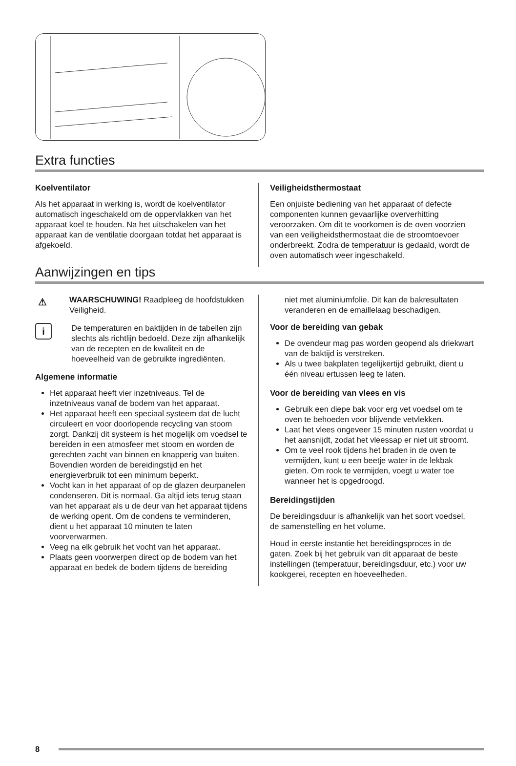Extra functies
Koelventilator
Als het apparaat in werking is, wordt de koelventilator automatisch ingeschakeld om de oppervlakken van het apparaat koel te houden. Na het uitschakelen van het apparaat kan de ventilatie doorgaan totdat het apparaat is afgekoeld.
Veiligheidsthermostaat
Een onjuiste bediening van het apparaat of defecte componenten kunnen gevaarlijke oververhitting veroorzaken. Om dit te voorkomen is de oven voorzien van een veiligheidsthermostaat die de stroomtoevoer onderbreekt. Zodra de temperatuur is gedaald, wordt de oven automatisch weer ingeschakeld.
Aanwijzingen en tips
⚠
WAARSCHUWING! Raadpleeg de hoofdstukken Veiligheid.
i
De temperaturen en baktijden in de tabellen zijn slechts als richtlijn bedoeld. Deze zijn afhankelijk van de recepten en de kwaliteit en de hoeveelheid van de gebruikte ingrediënten.
Algemene informatie
Het apparaat heeft vier inzetniveaus. Tel de inzetniveaus vanaf de bodem van het apparaat.
Het apparaat heeft een speciaal systeem dat de lucht circuleert en voor doorlopende recycling van stoom zorgt. Dankzij dit systeem is het mogelijk om voedsel te bereiden in een atmosfeer met stoom en worden de gerechten zacht van binnen en knapperig van buiten. Bovendien worden de bereidingstijd en het energieverbruik tot een minimum beperkt.
Vocht kan in het apparaat of op de glazen deurpanelen condenseren. Dit is normaal. Ga altijd iets terug staan van het apparaat als u de deur van het apparaat tijdens de werking opent. Om de condens te verminderen, dient u het apparaat 10 minuten te laten voorverwarmen.
Veeg na elk gebruik het vocht van het apparaat.
Plaats geen voorwerpen direct op de bodem van het apparaat en bedek de bodem tijdens de bereiding
niet met aluminiumfolie. Dit kan de bakresultaten veranderen en de emaillelaag beschadigen.
Voor de bereiding van gebak
De ovendeur mag pas worden geopend als driekwart van de baktijd is verstreken.
Als u twee bakplaten tegelijkertijd gebruikt, dient u één niveau ertussen leeg te laten.
Voor de bereiding van vlees en vis
Gebruik een diepe bak voor erg vet voedsel om te oven te behoeden voor blijvende vetvlekken.
Laat het vlees ongeveer 15 minuten rusten voordat u het aansnijdt, zodat het vleessap er niet uit stroomt.
Om te veel rook tijdens het braden in de oven te vermijden, kunt u een beetje water in de lekbak gieten. Om rook te vermijden, voegt u water toe wanneer het is opgedroogd.
Bereidingstijden
De bereidingsduur is afhankelijk van het soort voedsel, de samenstelling en het volume.
Houd in eerste instantie het bereidingsproces in de gaten. Zoek bij het gebruik van dit apparaat de beste instellingen (temperatuur, bereidingsduur, etc.) voor uw kookgerei, recepten en hoeveelheden.
8